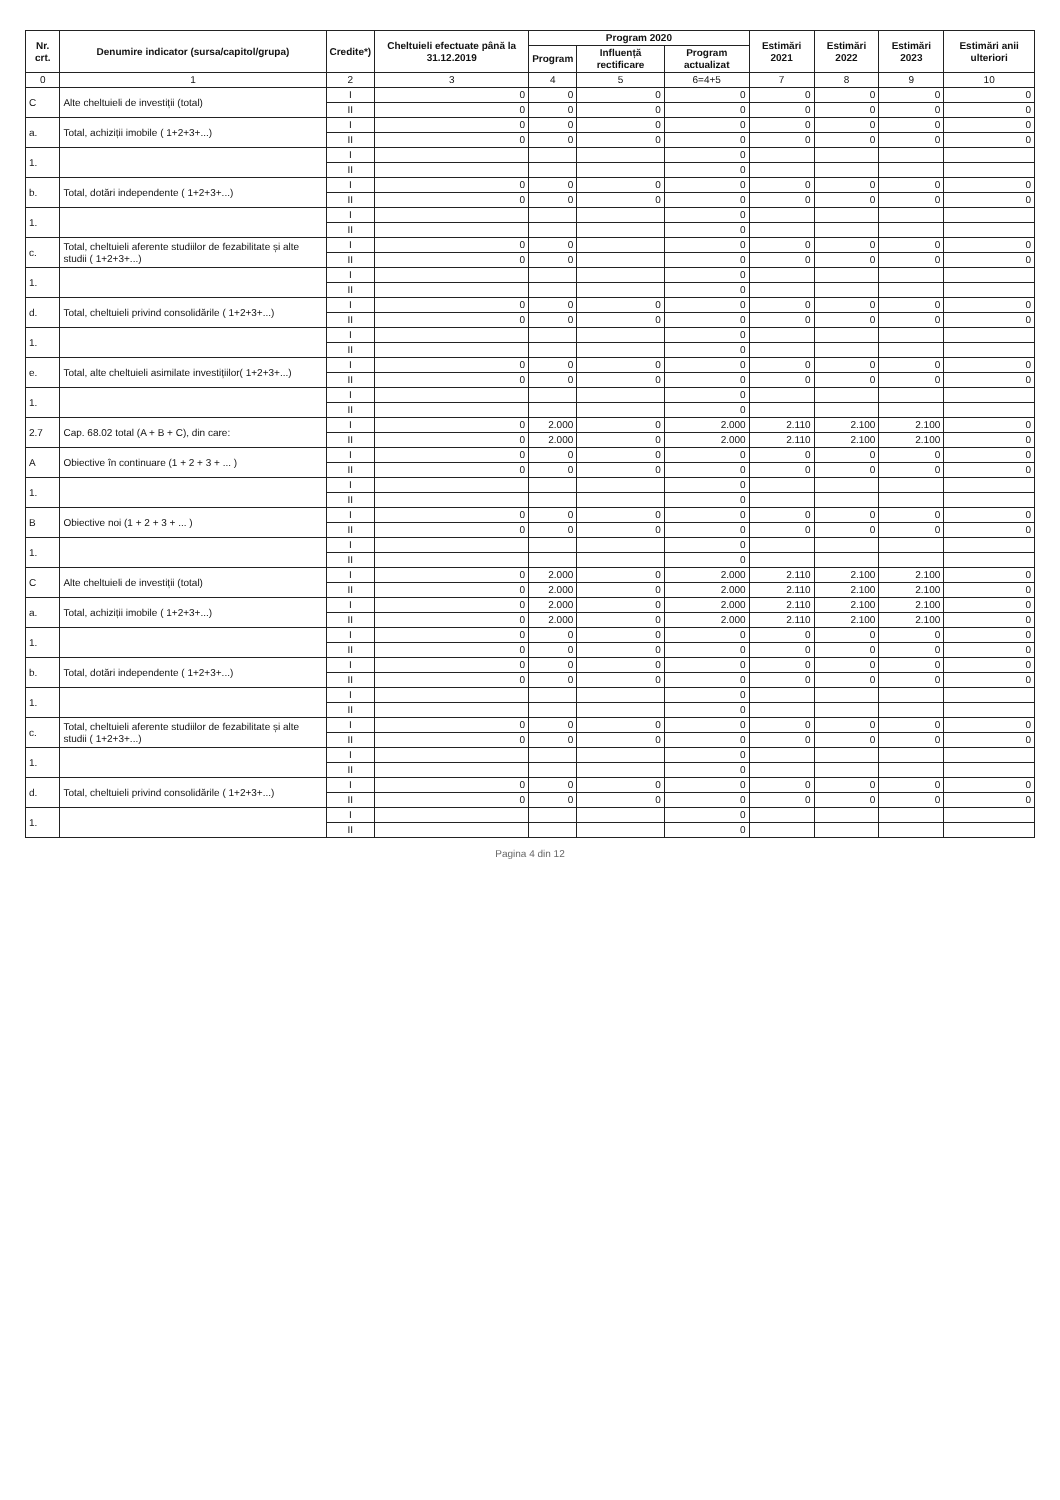| Nr. crt. | Denumire indicator (sursa/capitol/grupa) | Credite*) | Cheltuieli efectuate până la 31.12.2019 | Program 2020 | | | Estimări 2021 | Estimări 2022 | Estimări 2023 | Estimări anii ulteriori |
| --- | --- | --- | --- | --- | --- | --- | --- | --- | --- | --- |
| | | | | Program | Influență rectificare | Program actualizat | | | | |
| 0 | 1 | 2 | 3 | 4 | 5 | 6=4+5 | 7 | 8 | 9 | 10 |
| C | Alte cheltuieli de investiții (total) | I | 0 | 0 | 0 | 0 | 0 | 0 | 0 | 0 |
| | | II | 0 | 0 | 0 | 0 | 0 | 0 | 0 | 0 |
| a. | Total, achiziții imobile ( 1+2+3+...) | I | 0 | 0 | 0 | 0 | 0 | 0 | 0 | 0 |
| | | II | 0 | 0 | 0 | 0 | 0 | 0 | 0 | 0 |
| 1. | | I | | | | 0 | | | | |
| | | II | | | | 0 | | | | |
| b. | Total, dotări independente ( 1+2+3+...) | I | 0 | 0 | 0 | 0 | 0 | 0 | 0 | 0 |
| | | II | 0 | 0 | 0 | 0 | 0 | 0 | 0 | 0 |
| 1. | | I | | | | 0 | | | | |
| | | II | | | | 0 | | | | |
| c. | Total, cheltuieli aferente studiilor de fezabilitate și alte studii ( 1+2+3+...) | I | 0 | 0 | | 0 | 0 | 0 | 0 | 0 |
| | | II | 0 | 0 | | 0 | 0 | 0 | 0 | 0 |
| 1. | | I | | | | 0 | | | | |
| | | II | | | | 0 | | | | |
| d. | Total, cheltuieli privind consolidările ( 1+2+3+...) | I | 0 | 0 | 0 | 0 | 0 | 0 | 0 | 0 |
| | | II | 0 | 0 | 0 | 0 | 0 | 0 | 0 | 0 |
| 1. | | I | | | | 0 | | | | |
| | | II | | | | 0 | | | | |
| e. | Total, alte cheltuieli asimilate investițiilor( 1+2+3+...) | I | 0 | 0 | 0 | 0 | 0 | 0 | 0 | 0 |
| | | II | 0 | 0 | 0 | 0 | 0 | 0 | 0 | 0 |
| 1. | | I | | | | 0 | | | | |
| | | II | | | | 0 | | | | |
| 2.7 | Cap. 68.02 total (A + B + C), din care: | I | 0 | 2.000 | 0 | 2.000 | 2.110 | 2.100 | 2.100 | 0 |
| | | II | 0 | 2.000 | 0 | 2.000 | 2.110 | 2.100 | 2.100 | 0 |
| A | Obiective în continuare (1 + 2 + 3 + ... ) | I | 0 | 0 | 0 | 0 | 0 | 0 | 0 | 0 |
| | | II | 0 | 0 | 0 | 0 | 0 | 0 | 0 | 0 |
| 1. | | I | | | | 0 | | | | |
| | | II | | | | 0 | | | | |
| B | Obiective noi (1 + 2 + 3 + ... ) | I | 0 | 0 | 0 | 0 | 0 | 0 | 0 | 0 |
| | | II | 0 | 0 | 0 | 0 | 0 | 0 | 0 | 0 |
| 1. | | I | | | | 0 | | | | |
| | | II | | | | 0 | | | | |
| C | Alte cheltuieli de investiții (total) | I | 0 | 2.000 | 0 | 2.000 | 2.110 | 2.100 | 2.100 | 0 |
| | | II | 0 | 2.000 | 0 | 2.000 | 2.110 | 2.100 | 2.100 | 0 |
| a. | Total, achiziții imobile ( 1+2+3+...) | I | 0 | 2.000 | 0 | 2.000 | 2.110 | 2.100 | 2.100 | 0 |
| | | II | 0 | 2.000 | 0 | 2.000 | 2.110 | 2.100 | 2.100 | 0 |
| 1. | | I | 0 | 0 | 0 | 0 | 0 | 0 | 0 | 0 |
| | | II | 0 | 0 | 0 | 0 | 0 | 0 | 0 | 0 |
| b. | Total, dotări independente ( 1+2+3+...) | I | 0 | 0 | 0 | 0 | 0 | 0 | 0 | 0 |
| | | II | 0 | 0 | 0 | 0 | 0 | 0 | 0 | 0 |
| 1. | | I | | | | 0 | | | | |
| | | II | | | | 0 | | | | |
| c. | Total, cheltuieli aferente studiilor de fezabilitate și alte studii ( 1+2+3+...) | I | 0 | 0 | 0 | 0 | 0 | 0 | 0 | 0 |
| | | II | 0 | 0 | 0 | 0 | 0 | 0 | 0 | 0 |
| 1. | | I | | | | 0 | | | | |
| | | II | | | | 0 | | | | |
| d. | Total, cheltuieli privind consolidările ( 1+2+3+...) | I | 0 | 0 | 0 | 0 | 0 | 0 | 0 | 0 |
| | | II | 0 | 0 | 0 | 0 | 0 | 0 | 0 | 0 |
| 1. | | I | | | | 0 | | | | |
| | | II | | | | 0 | | | | |
Pagina 4 din 12